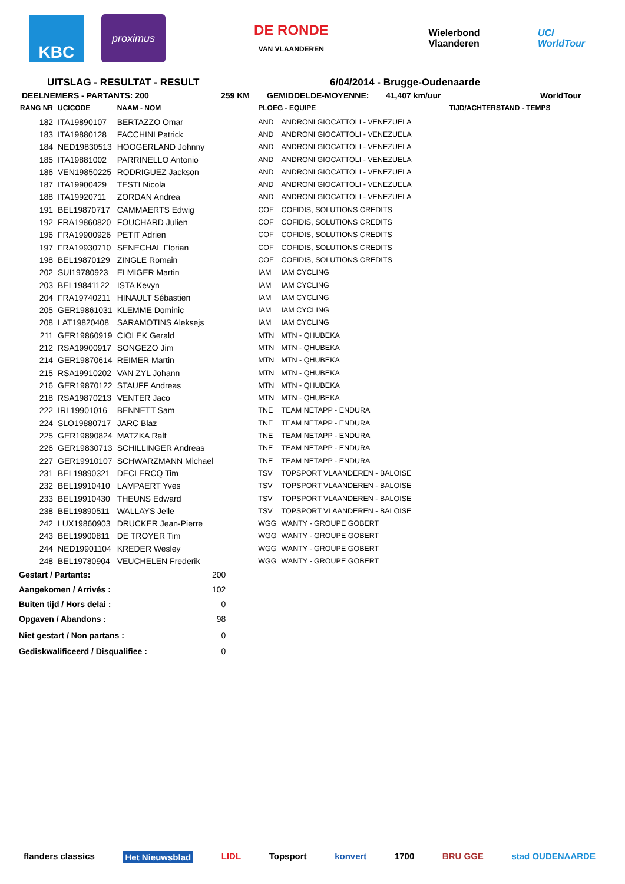KBC
proximus
DE RONDE
VAN VLAANDEREN
Wielerbond Vlaanderen UCI WorldTour
UITSLAG - RESULTAT - RESULT 6/04/2014 - Brugge-Oudenaarde
DEELNEMERS - PARTANTS: 200 259 KM GEMIDDELDE-MOYENNE: 41,407 km/uur WorldTour
| RANG NR | UCICODE | NAAM - NOM | | PLOEG - EQUIPE | | TIJD/ACHTERSTAND - TEMPS |
| --- | --- | --- | --- | --- | --- | --- |
| 182 | ITA19890107 | BERTAZZO Omar | | AND | ANDRONI GIOCATTOLI - VENEZUELA | |
| 183 | ITA19880128 | FACCHINI Patrick | | AND | ANDRONI GIOCATTOLI - VENEZUELA | |
| 184 | NED19830513 | HOOGERLAND Johnny | | AND | ANDRONI GIOCATTOLI - VENEZUELA | |
| 185 | ITA19881002 | PARRINELLO Antonio | | AND | ANDRONI GIOCATTOLI - VENEZUELA | |
| 186 | VEN19850225 | RODRIGUEZ Jackson | | AND | ANDRONI GIOCATTOLI - VENEZUELA | |
| 187 | ITA19900429 | TESTI Nicola | | AND | ANDRONI GIOCATTOLI - VENEZUELA | |
| 188 | ITA19920711 | ZORDAN Andrea | | AND | ANDRONI GIOCATTOLI - VENEZUELA | |
| 191 | BEL19870717 | CAMMAERTS Edwig | | COF | COFIDIS, SOLUTIONS CREDITS | |
| 192 | FRA19860820 | FOUCHARD Julien | | COF | COFIDIS, SOLUTIONS CREDITS | |
| 196 | FRA19900926 | PETIT Adrien | | COF | COFIDIS, SOLUTIONS CREDITS | |
| 197 | FRA19930710 | SENECHAL Florian | | COF | COFIDIS, SOLUTIONS CREDITS | |
| 198 | BEL19870129 | ZINGLE Romain | | COF | COFIDIS, SOLUTIONS CREDITS | |
| 202 | SUI19780923 | ELMIGER Martin | | IAM | IAM CYCLING | |
| 203 | BEL19841122 | ISTA Kevyn | | IAM | IAM CYCLING | |
| 204 | FRA19740211 | HINAULT Sébastien | | IAM | IAM CYCLING | |
| 205 | GER19861031 | KLEMME Dominic | | IAM | IAM CYCLING | |
| 208 | LAT19820408 | SARAMOTINS Aleksejs | | IAM | IAM CYCLING | |
| 211 | GER19860919 | CIOLEK Gerald | | MTN | MTN - QHUBEKA | |
| 212 | RSA19900917 | SONGEZO Jim | | MTN | MTN - QHUBEKA | |
| 214 | GER19870614 | REIMER Martin | | MTN | MTN - QHUBEKA | |
| 215 | RSA19910202 | VAN ZYL Johann | | MTN | MTN - QHUBEKA | |
| 216 | GER19870122 | STAUFF Andreas | | MTN | MTN - QHUBEKA | |
| 218 | RSA19870213 | VENTER Jaco | | MTN | MTN - QHUBEKA | |
| 222 | IRL19901016 | BENNETT Sam | | TNE | TEAM NETAPP - ENDURA | |
| 224 | SLO19880717 | JARC Blaz | | TNE | TEAM NETAPP - ENDURA | |
| 225 | GER19890824 | MATZKA Ralf | | TNE | TEAM NETAPP - ENDURA | |
| 226 | GER19830713 | SCHILLINGER Andreas | | TNE | TEAM NETAPP - ENDURA | |
| 227 | GER19910107 | SCHWARZMANN Michael | | TNE | TEAM NETAPP - ENDURA | |
| 231 | BEL19890321 | DECLERCQ Tim | | TSV | TOPSPORT VLAANDEREN - BALOISE | |
| 232 | BEL19910410 | LAMPAERT Yves | | TSV | TOPSPORT VLAANDEREN - BALOISE | |
| 233 | BEL19910430 | THEUNS Edward | | TSV | TOPSPORT VLAANDEREN - BALOISE | |
| 238 | BEL19890511 | WALLAYS Jelle | | TSV | TOPSPORT VLAANDEREN - BALOISE | |
| 242 | LUX19860903 | DRUCKER Jean-Pierre | | WGG | WANTY - GROUPE GOBERT | |
| 243 | BEL19900811 | DE TROYER Tim | | WGG | WANTY - GROUPE GOBERT | |
| 244 | NED19901104 | KREDER Wesley | | WGG | WANTY - GROUPE GOBERT | |
| 248 | BEL19780904 | VEUCHELEN Frederik | | WGG | WANTY - GROUPE GOBERT | |
| Gestart / Partants: | 200 |
| Aangekomen / Arrivés : | 102 |
| Buiten tijd / Hors delai : | 0 |
| Opgaven / Abandons : | 98 |
| Niet gestart / Non partans : | 0 |
| Gediskwalificeerd / Disqualifiee : | 0 |
flanders classics Het Nieuwsblad LIDL Topsport konvert 1700 BRU GGE stad OUDENAARDE